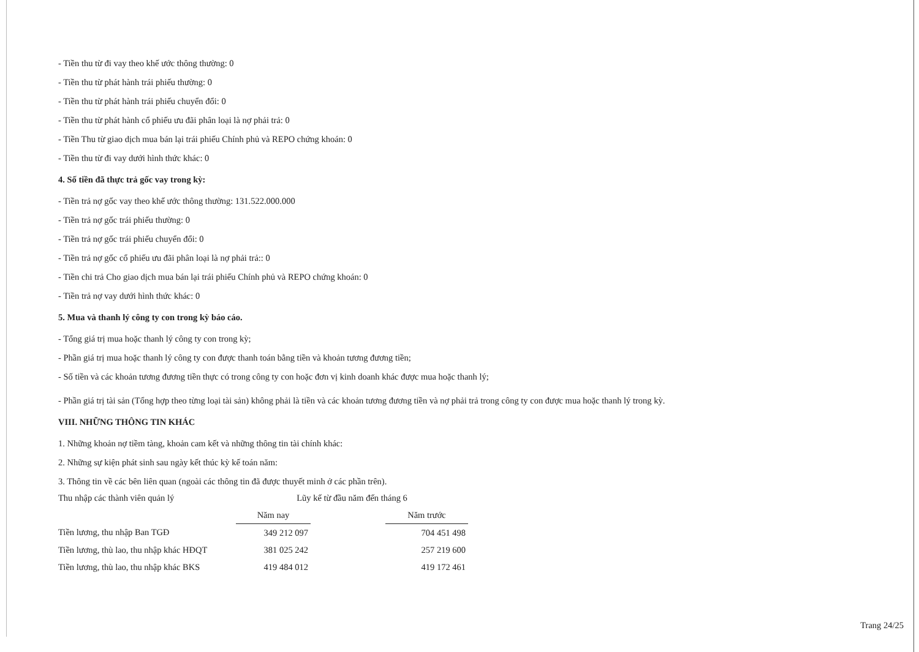- Tiền thu từ đi vay theo khế ước thông thường: 0
- Tiền thu từ phát hành trái phiếu thường: 0
- Tiền thu từ phát hành trái phiếu chuyển đổi: 0
- Tiền thu từ phát hành cổ phiếu ưu đãi phân loại là nợ phải trả: 0
- Tiền Thu từ giao dịch mua bán lại trái phiếu Chính phủ và REPO chứng khoán: 0
- Tiền thu từ đi vay dưới hình thức khác: 0
4. Số tiền đã thực trả gốc vay trong kỳ:
- Tiền trả nợ gốc vay theo khế ước thông thường: 131.522.000.000
- Tiền trả nợ gốc trái phiếu thường: 0
- Tiền trả nợ gốc trái phiếu chuyển đổi: 0
- Tiền trả nợ gốc cổ phiếu ưu đãi phân loại là nợ phải trả:: 0
- Tiền chi trả Cho giao dịch mua bán lại trái phiếu Chính phủ và REPO chứng khoán: 0
- Tiền trả nợ vay dưới hình thức khác: 0
5. Mua và thanh lý công ty con trong kỳ báo cáo.
- Tổng giá trị mua hoặc thanh lý công ty con trong kỳ;
- Phần giá trị mua hoặc thanh lý công ty con được thanh toán bằng tiền và khoản tương đương tiền;
- Số tiền và các khoản tương đương tiền thực có trong công ty con hoặc đơn vị kinh doanh khác được mua hoặc thanh lý;
- Phần giá trị tài sản (Tổng hợp theo từng loại tài sản) không phải là tiền và các khoản tương đương tiền và nợ phải trả trong công ty con được mua hoặc thanh lý trong kỳ.
VIII. NHỮNG THÔNG TIN KHÁC
1. Những khoản nợ tiềm tàng, khoản cam kết và những thông tin tài chính khác:
2. Những sự kiện phát sinh sau ngày kết thúc kỳ kế toán năm:
3. Thông tin về các bên liên quan (ngoài các thông tin đã được thuyết minh ở các phần trên).
| Thu nhập các thành viên quản lý | Lũy kế từ đầu năm đến tháng 6 | | |
| | Năm nay | | Năm trước |
| Tiền lương, thu nhập Ban TGĐ | 349 212 097 | | 704 451 498 |
| Tiền lương, thù lao, thu nhập khác HĐQT | 381 025 242 | | 257 219 600 |
| Tiền lương, thù lao, thu nhập khác BKS | 419 484 012 | | 419 172 461 |
Trang 24/25